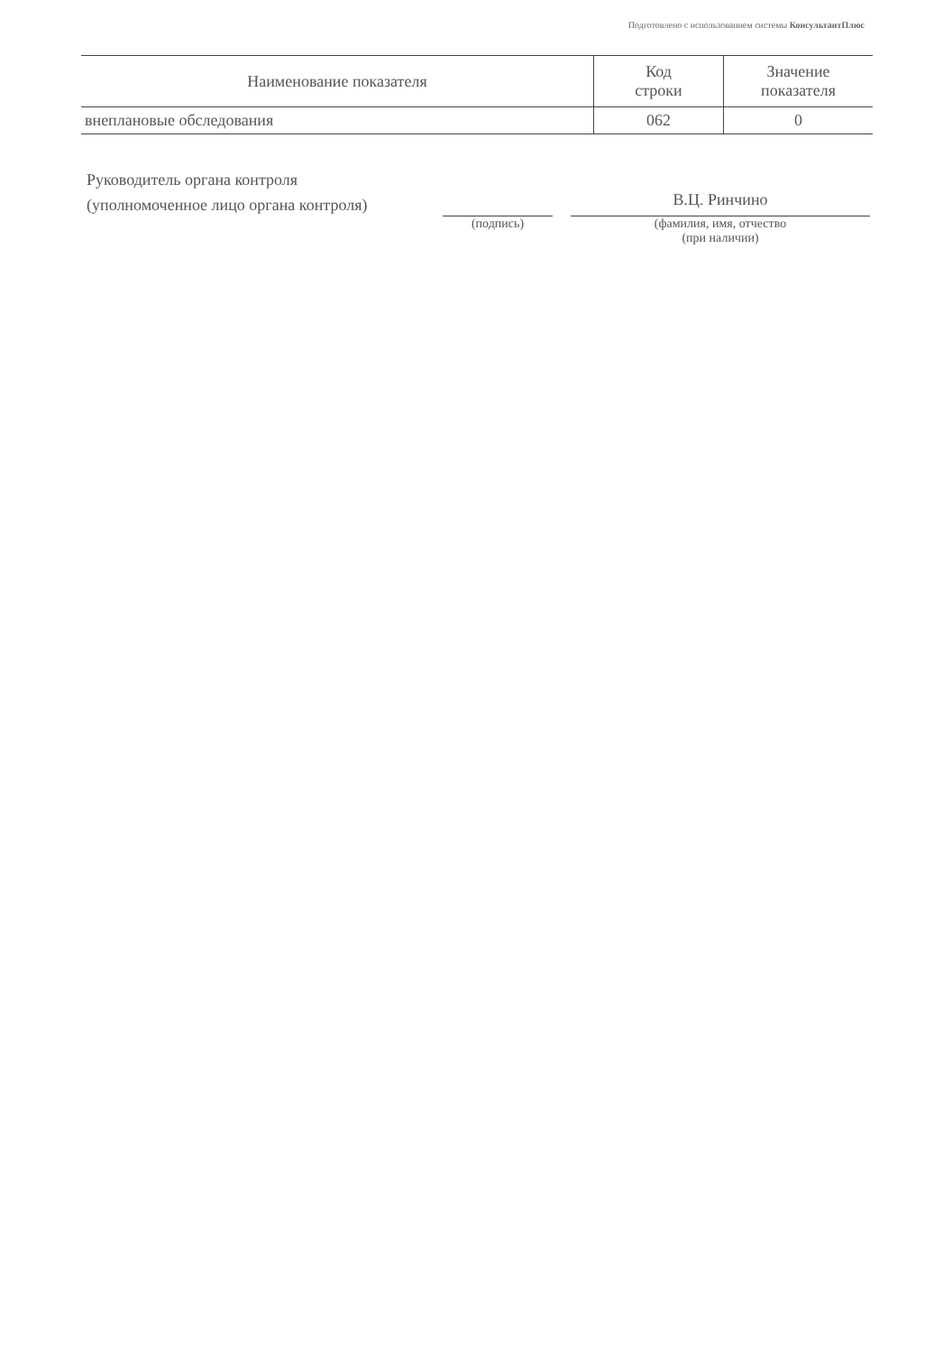Подготовлено с использованием системы КонсультантПлюс
| Наименование показателя | Код строки | Значение показателя |
| --- | --- | --- |
| внеплановые обследования | 062 | 0 |
Руководитель органа контроля
(уполномоченное лицо органа контроля)
(подпись)
В.Ц. Ринчино
(фамилия, имя, отчество
(при наличии)